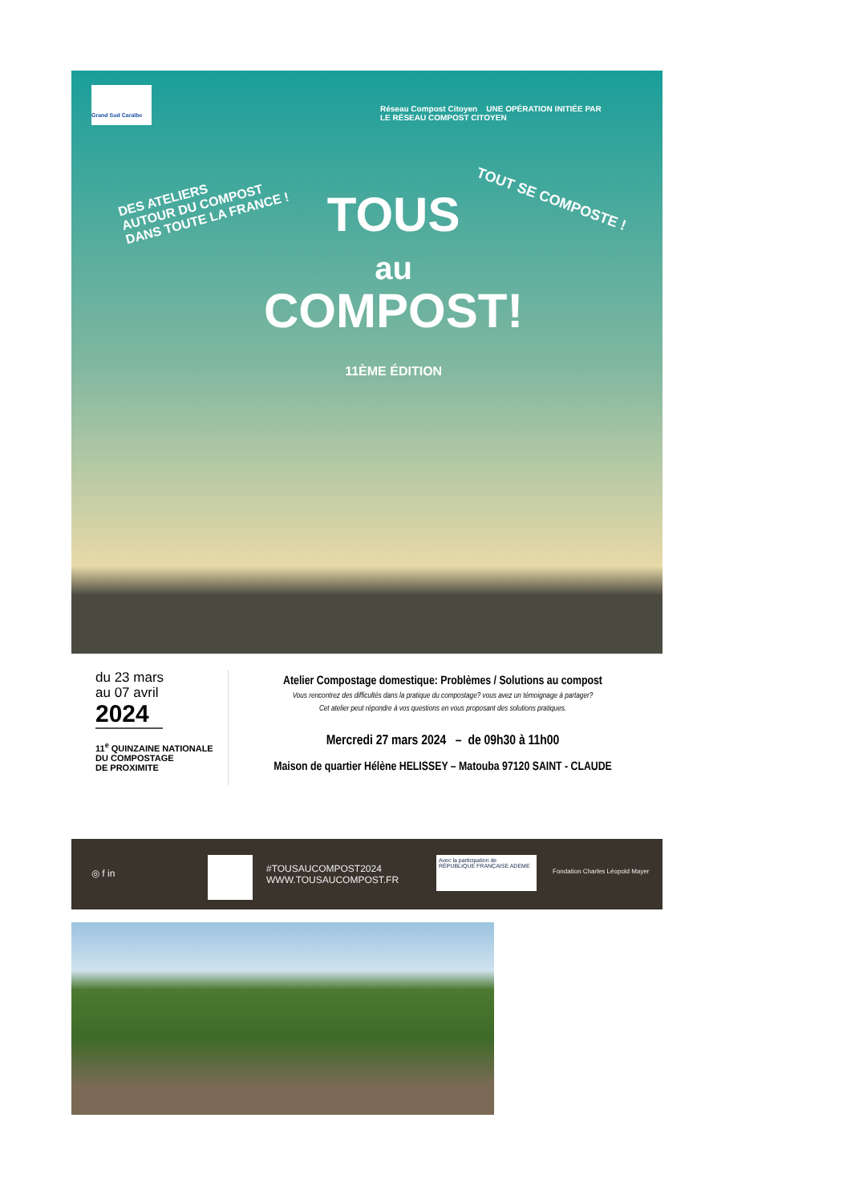Grand Sud Caraïbe
Réseau Compost Citoyen UNE OPÉRATION INITIÉE PAR
LE RÉSEAU COMPOST CITOYEN
DES ATELIERS
AUTOUR DU COMPOST
DANS TOUTE LA FRANCE !
TOUT SE COMPOSTE !
TOUS
au
COMPOST!
11ÈME ÉDITION
du 23 mars
au 07 avril
2024
11<sup>e</sup> QUINZAINE NATIONALE
DU COMPOSTAGE
DE PROXIMITE
Atelier Compostage domestique: Problèmes / Solutions au compost
Vous rencontrez des difficultés dans la pratique du compostage? vous avez un témoignage à partager?
Cet atelier peut répondre à vos questions en vous proposant des solutions pratiques.
Mercredi 27 mars 2024 – de 09h30 à 11h00
Maison de quartier Hélène HELISSEY – Matouba 97120 SAINT - CLAUDE
◎ f in
#TOUSAUCOMPOST2024
WWW.TOUSAUCOMPOST.FR
Avec la participation de RÉPUBLIQUE FRANÇAISE ADEME
Fondation Charles Léopold Mayer